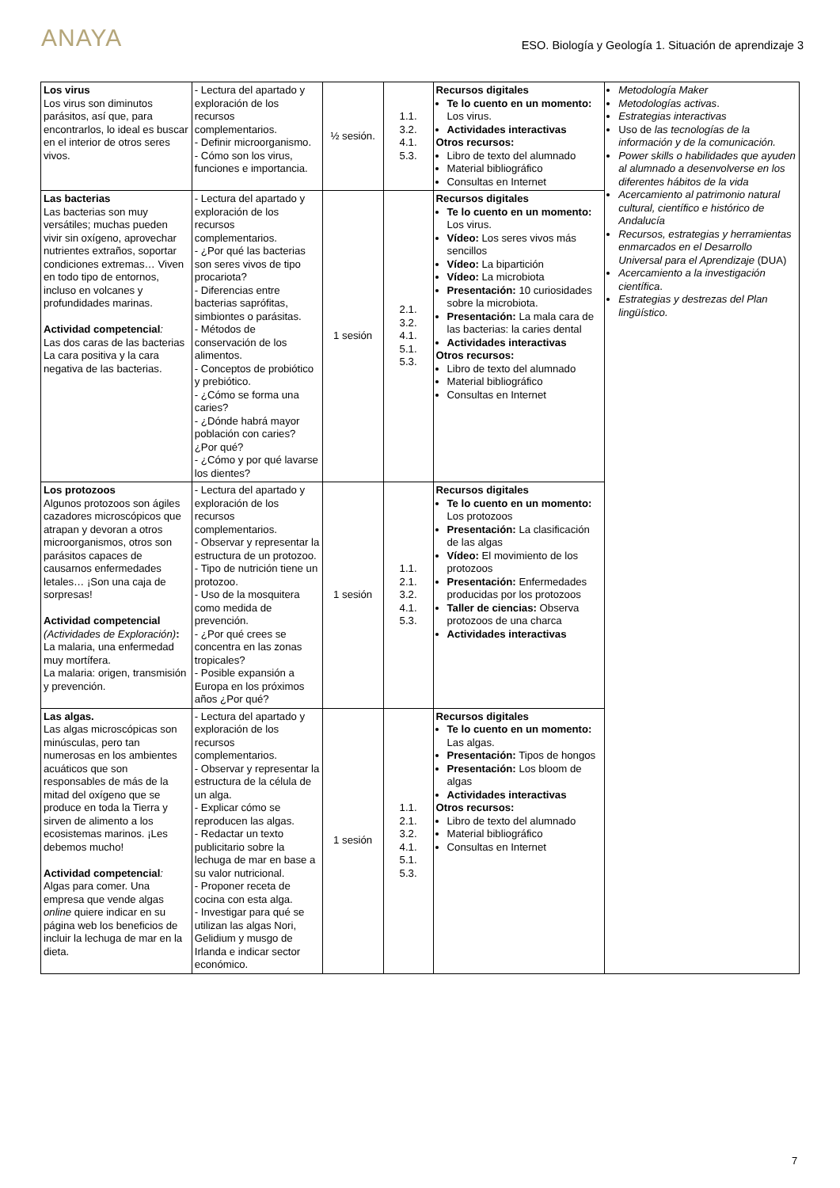ANAYA
ESO. Biología y Geología 1. Situación de aprendizaje 3
| Los virus Los virus son diminutos parásitos, así que, para encontrarlos, lo ideal es buscar en el interior de otros seres vivos. | - Lectura del apartado y exploración de los recursos complementarios. - Definir microorganismo. - Cómo son los virus, funciones e importancia. | ½ sesión. | 1.1. 3.2. 4.1. 5.3. | Recursos digitales Te lo cuento en un momento: Los virus. Actividades interactivas Otros recursos: Libro de texto del alumnado Material bibliográfico Consultas en Internet | Metodología Maker Metodologías activas . Estrategias interactivas Uso de las tecnologías de la información y de la comunicación. Power skills o habilidades que ayuden al alumnado a desenvolverse en los diferentes hábitos de la vida Acercamiento al patrimonio natural cultural, científico e histórico de Andalucía Recursos, estrategias y herramientas enmarcados en el Desarrollo Universal para el Aprendizaje (DUA) Acercamiento a la investigación científica . Estrategias y destrezas del Plan lingüístico. |
| Las bacterias Las bacterias son muy versátiles; muchas pueden vivir sin oxígeno, aprovechar nutrientes extraños, soportar condiciones extremas… Viven en todo tipo de entornos, incluso en volcanes y profundidades marinas. Actividad competencial : Las dos caras de las bacterias La cara positiva y la cara negativa de las bacterias. | - Lectura del apartado y exploración de los recursos complementarios. - ¿Por qué las bacterias son seres vivos de tipo procariota? - Diferencias entre bacterias saprófitas, simbiontes o parásitas. - Métodos de conservación de los alimentos. - Conceptos de probiótico y prebiótico. - ¿Cómo se forma una caries? - ¿Dónde habrá mayor población con caries? ¿Por qué? - ¿Cómo y por qué lavarse los dientes? | 1 sesión | 2.1. 3.2. 4.1. 5.1. 5.3. | Recursos digitales Te lo cuento en un momento: Los virus. Vídeo: Los seres vivos más sencillos Vídeo: La bipartición Vídeo: La microbiota Presentación: 10 curiosidades sobre la microbiota. Presentación: La mala cara de las bacterias: la caries dental Actividades interactivas Otros recursos: Libro de texto del alumnado Material bibliográfico Consultas en Internet | |
| Los protozoos Algunos protozoos son ágiles cazadores microscópicos que atrapan y devoran a otros microorganismos, otros son parásitos capaces de causarnos enfermedades letales… ¡Son una caja de sorpresas! Actividad competencial (Actividades de Exploración) : La malaria, una enfermedad muy mortífera. La malaria: origen, transmisión y prevención. | - Lectura del apartado y exploración de los recursos complementarios. - Observar y representar la estructura de un protozoo. - Tipo de nutrición tiene un protozoo. - Uso de la mosquitera como medida de prevención. - ¿Por qué crees se concentra en las zonas tropicales? - Posible expansión a Europa en los próximos años ¿Por qué? | 1 sesión | 1.1. 2.1. 3.2. 4.1. 5.3. | Recursos digitales Te lo cuento en un momento: Los protozoos Presentación: La clasificación de las algas Vídeo: El movimiento de los protozoos Presentación: Enfermedades producidas por los protozoos Taller de ciencias: Observa protozoos de una charca Actividades interactivas | |
| Las algas. Las algas microscópicas son minúsculas, pero tan numerosas en los ambientes acuáticos que son responsables de más de la mitad del oxígeno que se produce en toda la Tierra y sirven de alimento a los ecosistemas marinos. ¡Les debemos mucho! Actividad competencial : Algas para comer. Una empresa que vende algas online quiere indicar en su página web los beneficios de incluir la lechuga de mar en la dieta. | - Lectura del apartado y exploración de los recursos complementarios. - Observar y representar la estructura de la célula de un alga. - Explicar cómo se reproducen las algas. - Redactar un texto publicitario sobre la lechuga de mar en base a su valor nutricional. - Proponer receta de cocina con esta alga. - Investigar para qué se utilizan las algas Nori, Gelidium y musgo de Irlanda e indicar sector económico. | 1 sesión | 1.1. 2.1. 3.2. 4.1. 5.1. 5.3. | Recursos digitales Te lo cuento en un momento: Las algas. Presentación: Tipos de hongos Presentación: Los bloom de algas Actividades interactivas Otros recursos: Libro de texto del alumnado Material bibliográfico Consultas en Internet | |
7